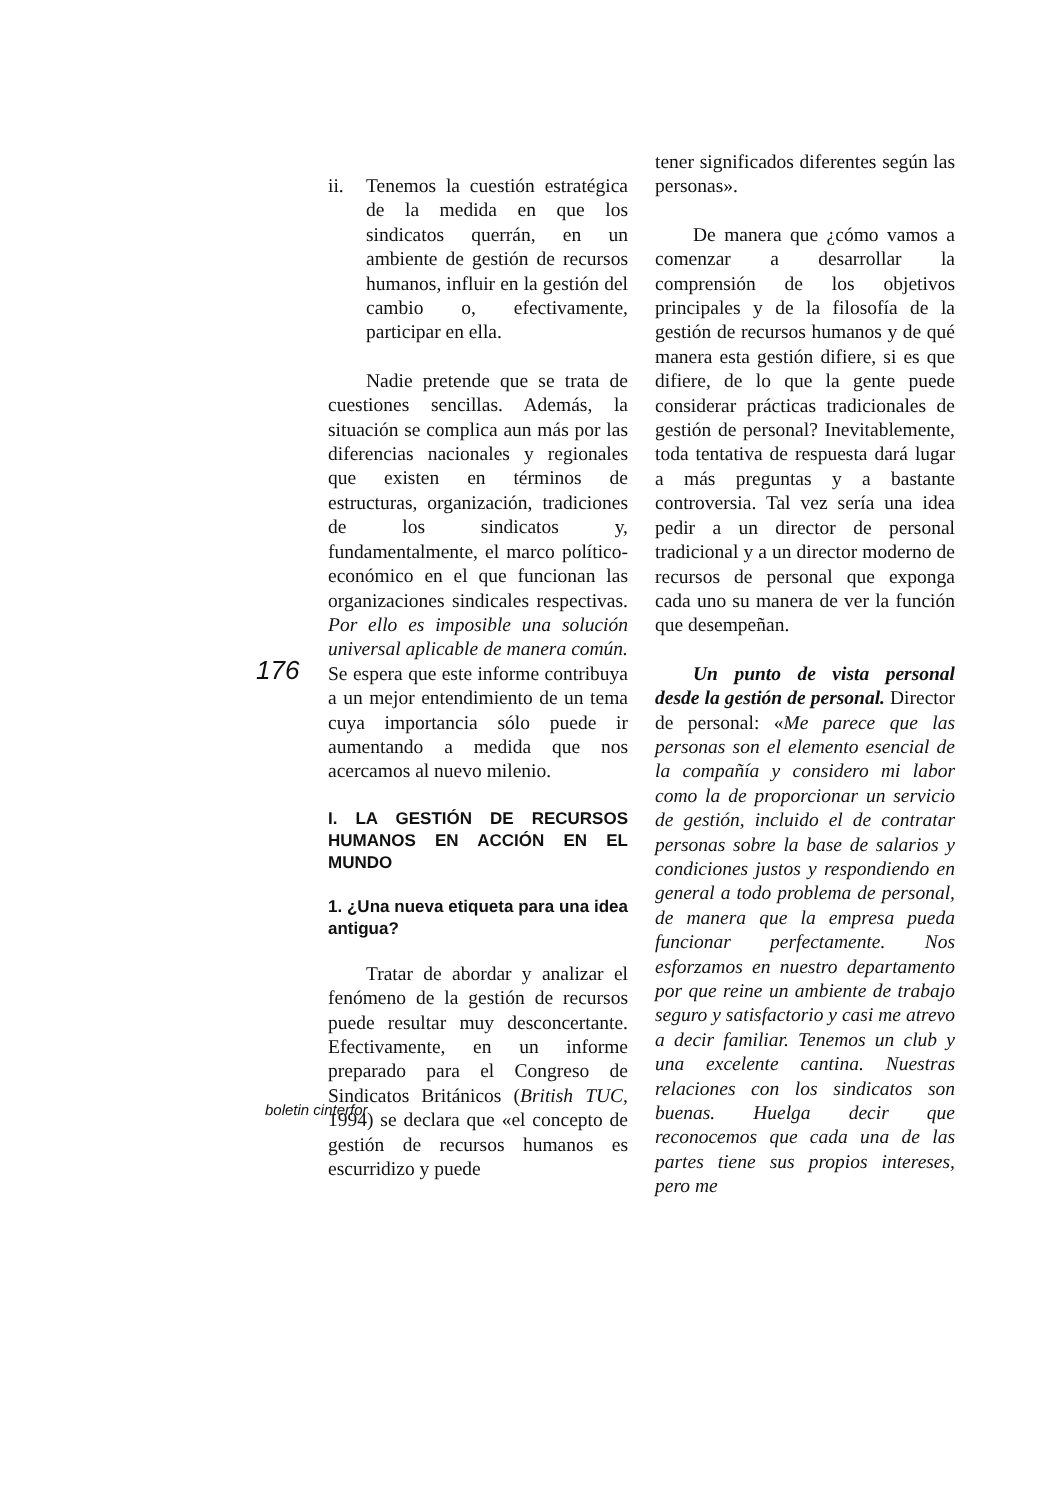176
ii. Tenemos la cuestión estratégica de la medida en que los sindicatos querrán, en un ambiente de gestión de recursos humanos, influir en la gestión del cambio o, efectivamente, participar en ella.
Nadie pretende que se trata de cuestiones sencillas. Además, la situación se complica aun más por las diferencias nacionales y regionales que existen en términos de estructuras, organización, tradiciones de los sindicatos y, fundamentalmente, el marco político-económico en el que funcionan las organizaciones sindicales respectivas. Por ello es imposible una solución universal aplicable de manera común. Se espera que este informe contribuya a un mejor entendimiento de un tema cuya importancia sólo puede ir aumentando a medida que nos acercamos al nuevo milenio.
I. LA GESTIÓN DE RECURSOS HUMANOS EN ACCIÓN EN EL MUNDO
1. ¿Una nueva etiqueta para una idea antigua?
Tratar de abordar y analizar el fenómeno de la gestión de recursos puede resultar muy desconcertante. Efectivamente, en un informe preparado para el Congreso de Sindicatos Británicos (British TUC, 1994) se declara que «el concepto de gestión de recursos humanos es escurridizo y puede
tener significados diferentes según las personas».
De manera que ¿cómo vamos a comenzar a desarrollar la comprensión de los objetivos principales y de la filosofía de la gestión de recursos humanos y de qué manera esta gestión difiere, si es que difiere, de lo que la gente puede considerar prácticas tradicionales de gestión de personal? Inevitablemente, toda tentativa de respuesta dará lugar a más preguntas y a bastante controversia. Tal vez sería una idea pedir a un director de personal tradicional y a un director moderno de recursos de personal que exponga cada uno su manera de ver la función que desempeñan.
Un punto de vista personal desde la gestión de personal. Director de personal: «Me parece que las personas son el elemento esencial de la compañía y considero mi labor como la de proporcionar un servicio de gestión, incluido el de contratar personas sobre la base de salarios y condiciones justos y respondiendo en general a todo problema de personal, de manera que la empresa pueda funcionar perfectamente. Nos esforzamos en nuestro departamento por que reine un ambiente de trabajo seguro y satisfactorio y casi me atrevo a decir familiar. Tenemos un club y una excelente cantina. Nuestras relaciones con los sindicatos son buenas. Huelga decir que reconocemos que cada una de las partes tiene sus propios intereses, pero me
boletin cinterfor